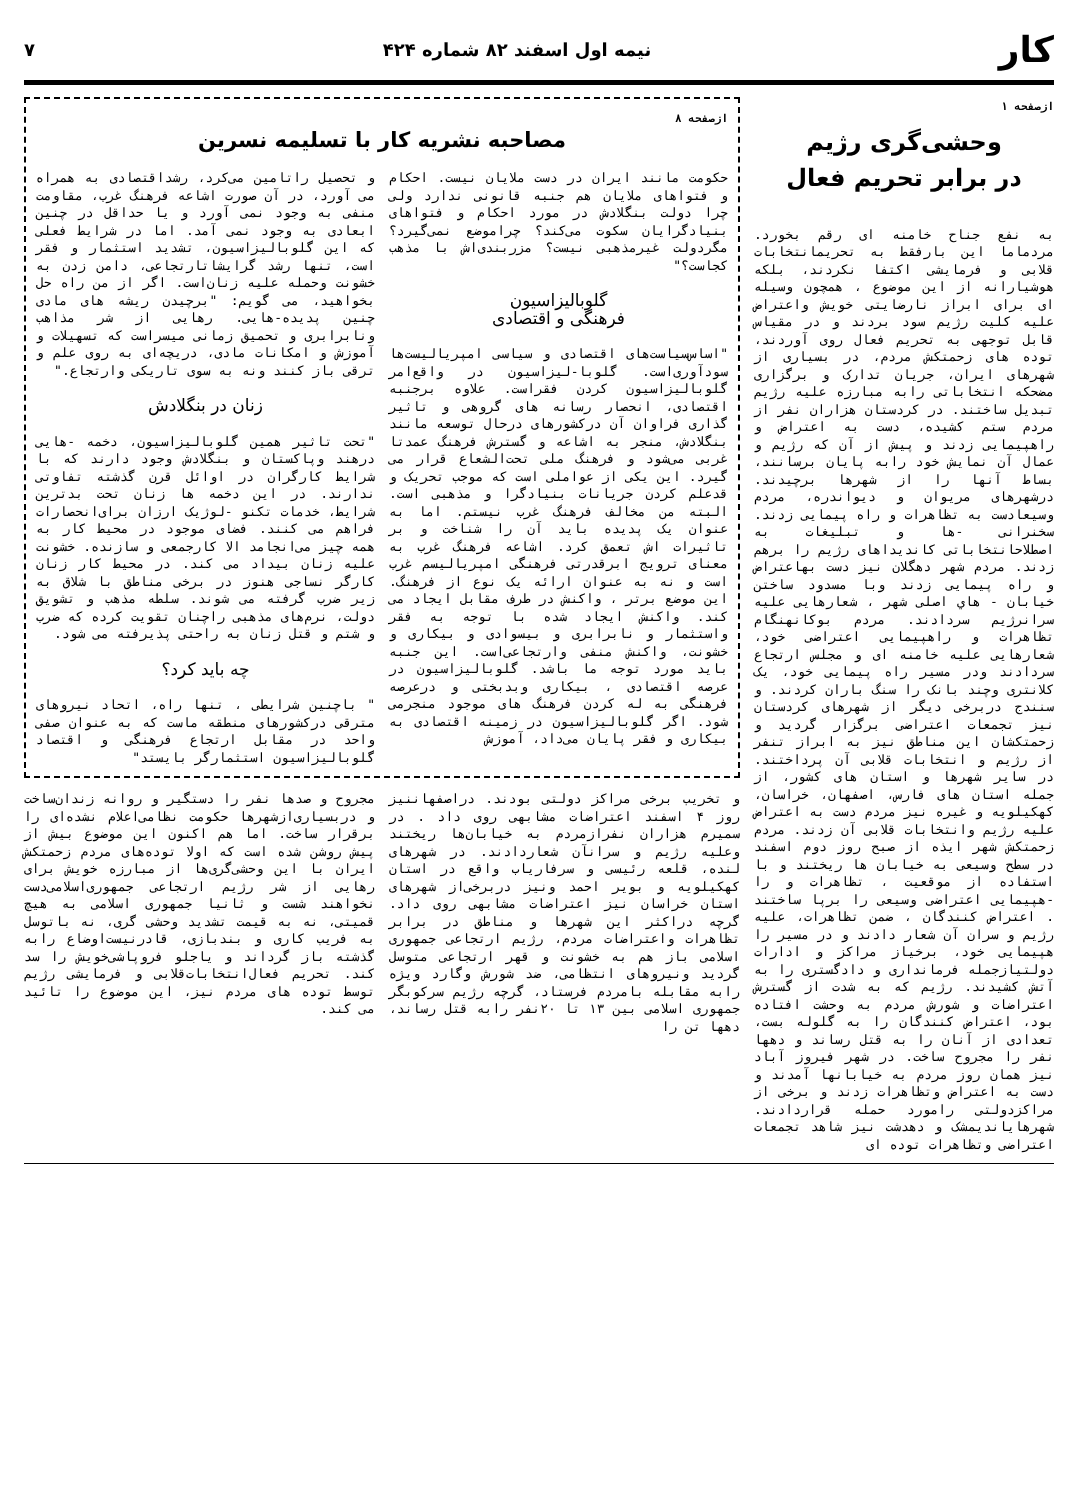کار نیمه اول اسفند ۸۲ شماره ۴۲۴ ۷
ازصفحه ۱
وحشی‌گری رژیم
در برابر تحریم فعال
به نفع جناح خامنه ای رقم بخورد. مردماما این بارفقط به تحریمانتخابات قلابی و فرمایشی اکتفا نکردند، بلکه هوشیارانه از این موضوع ، همچون وسیله ای برای ابراز نارضایتی خویش واعتراض علیه کلیت رژیم سود بردند و در مقیاس قابل توجهی به تحریم فعال روی آوردند، توده های زحمتکش مردم، در بسیاری از شهرهای ایران، جریان تدارک و برگزاری مضحکه انتخاباتی رابه مبارزه علیه رژیم تبدیل ساختند. در کردستان هزاران نفر از مردم ستم کشیده، دست به اعتراض و راهپیمایی زدند و پیش از آن که رژیم و عمال آن نمایش خود رابه پایان برسانند، بساط آنها را از شهرها برچیدند. درشهرهای مریوان و دیواندره، مردم وسیعادست به تظاهرات و راه پیمایی زدند. سخنرانی -ها و تبلیغات به اصطلاحانتخاباتی کاندیداهای رژیم را برهم زدند. مردم شهر دهگلان نیز دست بهاعتراض و راه پیمایی زدند وبا مسدود ساختن خیابان - هاي اصلی شهر ، شعارهایی علیه سرانرژیم سردادند. مردم بوکانهنگام تظاهرات و راهپیمایی اعتراضی خود، شعارهایی علیه خامنه ای و مجلس ارتجاع سردادند ودر مسیر راه پیمایی خود، یک کلانتری وچند بانک را سنگ باران کردند. و سنندج دربرخی دیگر از شهرهای کردستان نیز تجمعات اعتراضی برگزار گردید و زحمتکشان این مناطق نیز به ابراز تنفر از رژیم و انتخابات قلابی آن پرداختند. در سایر شهرها و استان های کشور، از جمله استان های فارس، اصفهان، خراسان، کهکیلویه و غیره نیز مردم دست به اعتراض علیه رژیم وانتخابات قلابی آن زدند. مردم زحمتکش شهر ایذه از صبح روز دوم اسفند در سطح وسیعی به خیابان ها ریختند و با استفاده از موقعیت ، تظاهرات و را -هپیمایی اعتراضی وسیعی را برپا ساختند . اعتراض کنندگان ، ضمن تظاهرات، علیه رژیم و سران آن شعار دادند و در مسیر را هپیمایی خود، برخیاز مراکز و ادارات دولتیازجمله فرمانداری و دادگستری را به آتش کشیدند. رژیم که به شدت از گسترش اعتراضات و شورش مردم به وحشت افتاده بود، اعتراض کنندگان را به گلوله بست، تعدادی از آنان را به قتل رساند و دهها نفر را مجروح ساخت. در شهر فیروز آباد نیز همان روز مردم به خیابانها آمدند و دست به اعتراض وتظاهرات زدند و برخی از مراکزدولتی رامورد حمله قراردادند. شهرهایاندیمشک و دهدشت نیز شاهد تجمعات اعتراضی وتظاهرات توده ای
ازصفحه ۸
مصاحبه نشریه کار با تسلیمه نسرین
حکومت مانند ایران در دست ملایان نیست. احکام و فتواهای ملایان هم جنبه قانونی ندارد ولی چرا دولت بنگلادش در مورد احکام و فتواهای بنیادگرایان سکوت می‌کند؟ چراموضع نمی‌گیرد؟ مگردولت غیرمذهبی نیست؟ مزربندی‌اش با مذهب کجاست؟"
گلوبالیزاسیون
فرهنگی و اقتصادی
"اساس‌سیاست‌های اقتصادی و سیاسی امپریالیست‌ها سودآوری‌است. گلوبا-لیزاسیون در واقع‌امر گلوبالیزاسیون کردن فقراست. علاوه برجنبه اقتصادی، انحصار رسانه های گروهی و تاثیر گذاری فراوان آن درکشورهای درحال توسعه مانند بنگلادش، منجر به اشاعه و گسترش فرهنگ عمدتا غربی می‌شود و فرهنگ ملی تحت‌الشعاع قرار می گیرد. این یکی از عواملی است که موجب تحریک و قدعلم کردن جریانات بنیادگرا و مذهبی است. البته من مخالف فرهنگ غرب نیستم. اما به عنوان یک پدیده باید آن را شناخت و بر تاثیرات اش تعمق کرد. اشاعه فرهنگ غرب به معنای ترویج ابرقدرتی فرهنگی امپریالیسم غرب است و نه به عنوان ارائه یک نوع از فرهنگ. این موضع برتر ، واکنش در طرف مقابل ایجاد می کند. واکنش ایجاد شده با توجه به فقر واستثمار و نابرابری و بیسوادی و بیکاری و خشونت، واکنش منفی وارتجاعی‌است. این جنبه باید مورد توجه ما باشد. گلوبالیزاسیون در عرصه اقتصادی ، بیکاری وبدبختی و درعرصه فرهنگی به له کردن فرهنگ های موجود منجرمی شود. اگر گلوبالیزاسیون در زمینه اقتصادی به بیکاری و فقر پایان می‌داد، آموزش
و تحصیل راتامین می‌کرد، رشداقتصادی به همراه می آورد، در آن صورت اشاعه فرهنگ غرب، مقاومت منفی به وجود نمی آورد و یا حداقل در چنین ابعادی به وجود نمی آمد. اما در شرایط فعلی که این گلوبالیزاسیون، تشدید استثمار و فقر است، تنها رشد گرایشاتارتجاعی، دامن زدن به خشونت وحمله علیه زنان‌است. اگر از من راه حل بخواهید، می گویم: "برچیدن ریشه های مادی چنین پدیده-هایی. رهایی از شر مذاهب ونابرابری و تحمیق زمانی میسراست که تسهیلات و آموزش و امکانات مادی، دریچه‌ای به روی علم و ترقی باز کنند ونه به سوی تاریکی وارتجاع."
زنان در بنگلادش
"تحت تاثیر همین گلوبالیزاسیون، دخمه -هایی درهند وپاکستان و بنگلادش وجود دارند که با شرایط کارگران در اوائل قرن گذشته تفاوتی ندارند. در این دخمه ها زنان تحت بدترین شرایط، خدمات تکنو -لوژیک ارزان برای‌انحصارات فراهم می کنند. فضای موجود در محیط کار به همه چیز می‌انجامد الا کارجمعی و سازنده. خشونت علیه زنان بیداد می کند. در محیط کار زنان کارگر نساجی هنوز در برخی مناطق با شلاق به زیر ضرب گرفته می شوند. سلطه مذهب و تشویق دولت، نرم‌های مذهبی راچنان تقویت کرده که ضرب و شتم و قتل زنان به راحتی پذیرفته می شود.
چه باید کرد؟
" باچنین شرایطی ، تنها راه، اتحاد نیروهای مترقی درکشورهای منطقه ماست که به عنوان صفی واحد در مقابل ارتجاع فرهنگی و اقتصاد گلوبالیزاسیون استثمارگر بایستد"
و تخریب برخی مراکز دولتی بودند. دراصفهاننیز روز ۴ اسفند اعتراضات مشابهی روی داد . در سمیرم هزاران نفرازمردم به خیابان‌ها ریختند وعلیه رژیم و سرانآن شعاردادند. در شهرهای لنده، قلعه رئیسی و سرفاریاب واقع در استان کهکیلویه و بویر احمد ونیز دربرخی‌از شهرهای استان خراسان نیز اعتراضات مشابهی روی داد. گرچه دراکثر این شهرها و مناطق در برابر تظاهرات واعتراضات مردم، رژیم ارتجاعی جمهوری اسلامی باز هم به خشونت و قهر ارتجاعی متوسل گردید ونیروهای انتظامی، ضد شورش وگارد ویژه رابه مقابله بامردم فرستاد، گرچه رژیم سرکوبگر جمهوری اسلامی بین ۱۳ تا ۲۰نفر رابه قتل رساند، دهها تن را
مجروح و صدها نفر را دستگیر و روانه زندان‌ساخت و دربسیاری‌ازشهرها حکومت نظامی‌اعلام نشده‌ای را برقرار ساخت. اما هم اکنون این موضوع بیش از پیش روشن شده است که اولا توده‌های مردم زحمتکش ایران با این وحشی‌گری‌ها از مبارزه خویش برای رهایی از شر رژیم ارتجاعی جمهوری‌اسلامی‌دست نخواهند شست و ثانیا جمهوری اسلامی به هیچ قمیتی، نه به قیمت تشدید وحشی گری، نه باتوسل به فریب کاری و بندبازی، قادرنیست‌اوضاع رابه گذشته باز گرداند و یاجلو فروپاشی‌خویش را سد کند. تحریم فعال‌انتخابات‌قلابی و فرمایشی رژیم توسط توده های مردم نیز، این موضوع را تائید می کند.